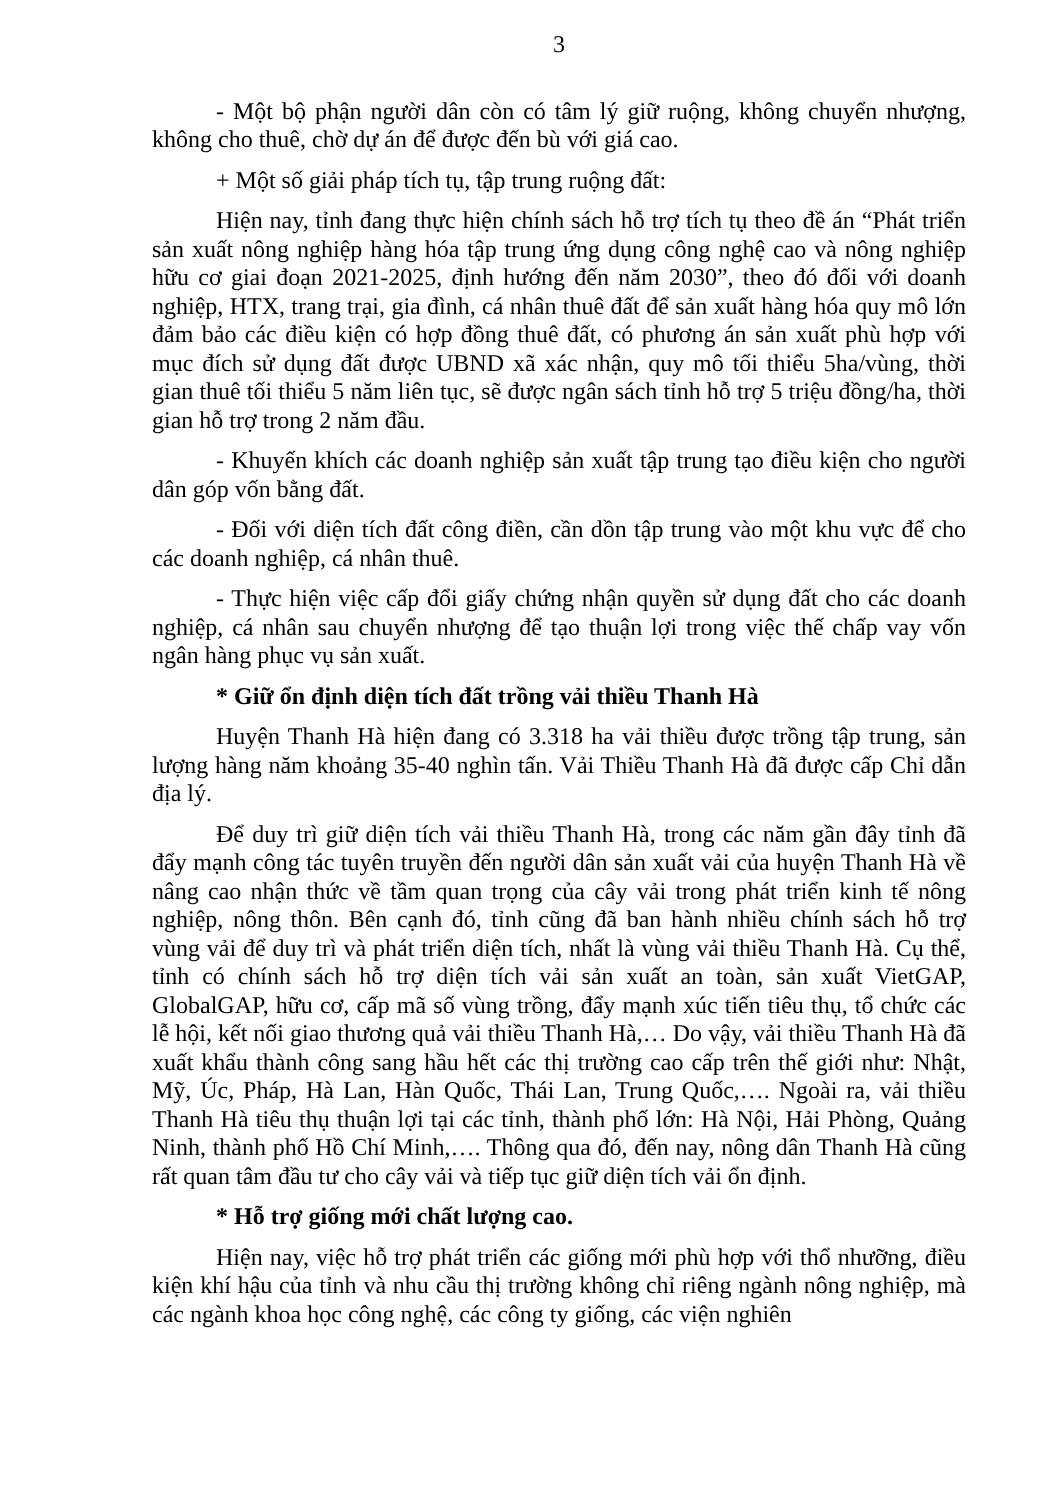3
- Một bộ phận người dân còn có tâm lý giữ ruộng, không chuyển nhượng, không cho thuê, chờ dự án để được đến bù với giá cao.
+ Một số giải pháp tích tụ, tập trung ruộng đất:
Hiện nay, tỉnh đang thực hiện chính sách hỗ trợ tích tụ theo đề án “Phát triển sản xuất nông nghiệp hàng hóa tập trung ứng dụng công nghệ cao và nông nghiệp hữu cơ giai đoạn 2021-2025, định hướng đến năm 2030”, theo đó đối với doanh nghiệp, HTX, trang trại, gia đình, cá nhân thuê đất để sản xuất hàng hóa quy mô lớn đảm bảo các điều kiện có hợp đồng thuê đất, có phương án sản xuất phù hợp với mục đích sử dụng đất được UBND xã xác nhận, quy mô tối thiểu 5ha/vùng, thời gian thuê tối thiểu 5 năm liên tục, sẽ được ngân sách tỉnh hỗ trợ 5 triệu đồng/ha, thời gian hỗ trợ trong 2 năm đầu.
- Khuyến khích các doanh nghiệp sản xuất tập trung tạo điều kiện cho người dân góp vốn bằng đất.
- Đối với diện tích đất công điền, cần dồn tập trung vào một khu vực để cho các doanh nghiệp, cá nhân thuê.
- Thực hiện việc cấp đổi giấy chứng nhận quyền sử dụng đất cho các doanh nghiệp, cá nhân sau chuyển nhượng để tạo thuận lợi trong việc thế chấp vay vốn ngân hàng phục vụ sản xuất.
* Giữ ổn định diện tích đất trồng vải thiều Thanh Hà
Huyện Thanh Hà hiện đang có 3.318 ha vải thiều được trồng tập trung, sản lượng hàng năm khoảng 35-40 nghìn tấn. Vải Thiều Thanh Hà đã được cấp Chỉ dẫn địa lý.
Để duy trì giữ diện tích vải thiều Thanh Hà, trong các năm gần đây tỉnh đã đẩy mạnh công tác tuyên truyền đến người dân sản xuất vải của huyện Thanh Hà về nâng cao nhận thức về tầm quan trọng của cây vải trong phát triển kinh tế nông nghiệp, nông thôn. Bên cạnh đó, tỉnh cũng đã ban hành nhiều chính sách hỗ trợ vùng vải để duy trì và phát triển diện tích, nhất là vùng vải thiều Thanh Hà. Cụ thể, tỉnh có chính sách hỗ trợ diện tích vải sản xuất an toàn, sản xuất VietGAP, GlobalGAP, hữu cơ, cấp mã số vùng trồng, đẩy mạnh xúc tiến tiêu thụ, tổ chức các lễ hội, kết nối giao thương quả vải thiều Thanh Hà,… Do vậy, vải thiều Thanh Hà đã xuất khẩu thành công sang hầu hết các thị trường cao cấp trên thế giới như: Nhật, Mỹ, Úc, Pháp, Hà Lan, Hàn Quốc, Thái Lan, Trung Quốc,…. Ngoài ra, vải thiều Thanh Hà tiêu thụ thuận lợi tại các tỉnh, thành phố lớn: Hà Nội, Hải Phòng, Quảng Ninh, thành phố Hồ Chí Minh,…. Thông qua đó, đến nay, nông dân Thanh Hà cũng rất quan tâm đầu tư cho cây vải và tiếp tục giữ diện tích vải ổn định.
* Hỗ trợ giống mới chất lượng cao.
Hiện nay, việc hỗ trợ phát triển các giống mới phù hợp với thổ nhưỡng, điều kiện khí hậu của tỉnh và nhu cầu thị trường không chỉ riêng ngành nông nghiệp, mà các ngành khoa học công nghệ, các công ty giống, các viện nghiên